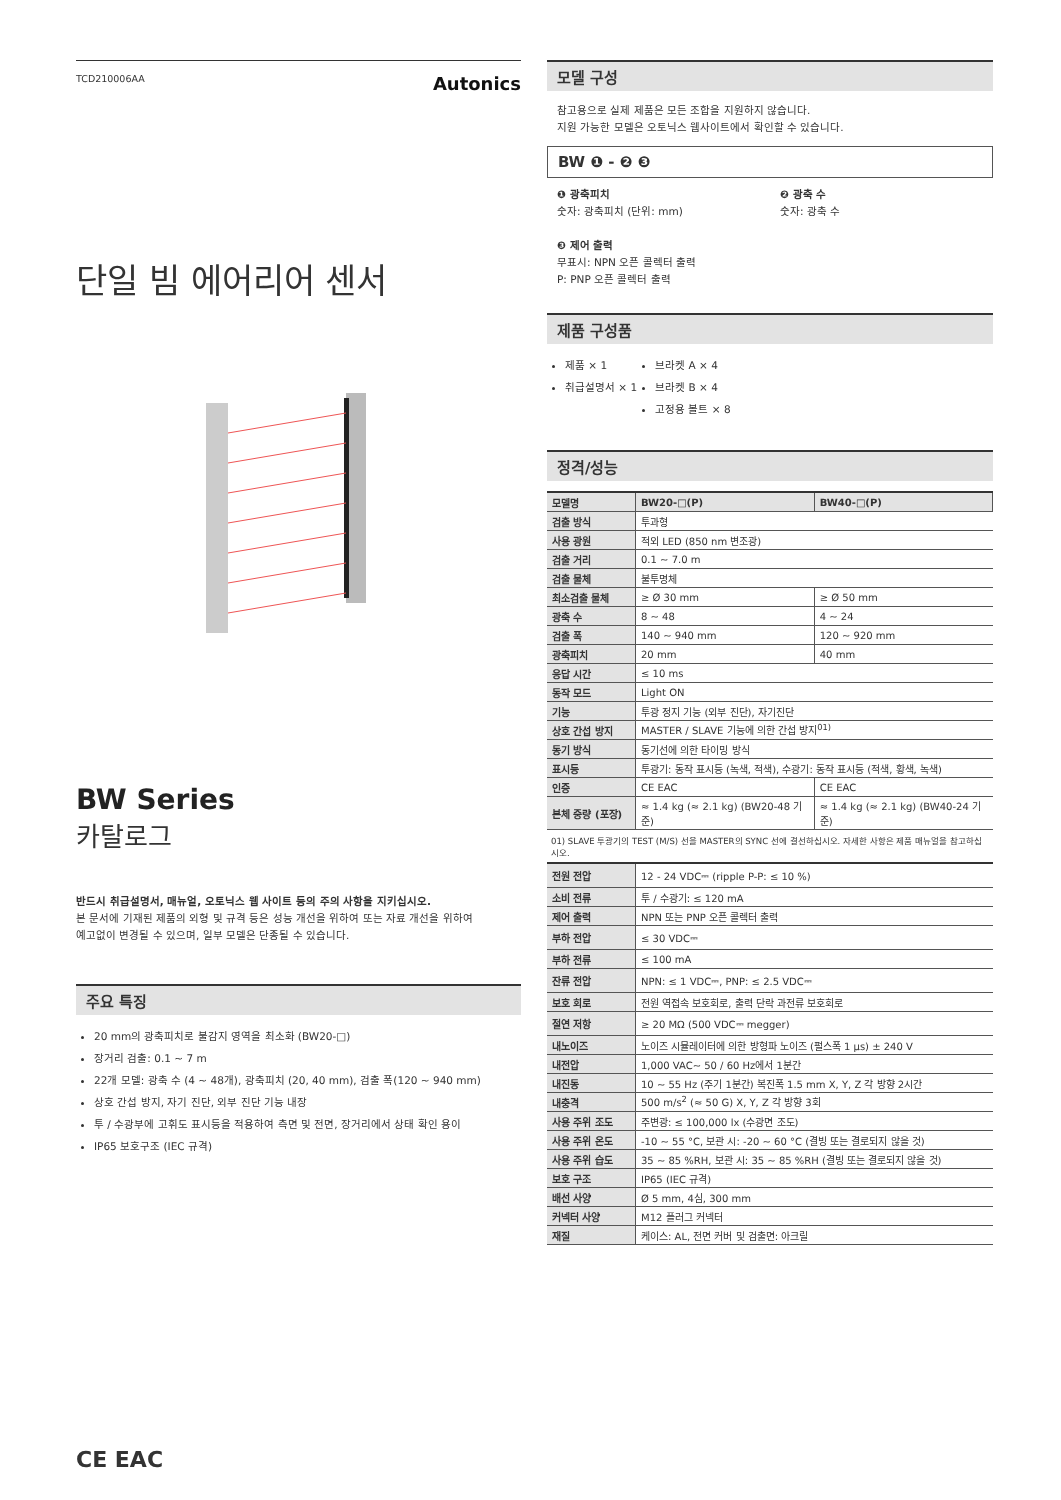TCD210006AA Autonics
단일 빔 에어리어 센서
BW Series
카탈로그
반드시 취급설명서, 매뉴얼, 오토닉스 웹 사이트 등의 주의 사항을 지키십시오.
본 문서에 기재된 제품의 외형 및 규격 등은 성능 개선을 위하여 또는 자료 개선을 위하여
예고없이 변경될 수 있으며, 일부 모델은 단종될 수 있습니다.
주요 특징
20 mm의 광축피치로 불감지 영역을 최소화 (BW20-□)
장거리 검출: 0.1 ~ 7 m
22개 모델: 광축 수 (4 ~ 48개), 광축피치 (20, 40 mm), 검출 폭(120 ~ 940 mm)
상호 간섭 방지, 자기 진단, 외부 진단 기능 내장
투 / 수광부에 고휘도 표시등을 적용하여 측면 및 전면, 장거리에서 상태 확인 용이
IP65 보호구조 (IEC 규격)
CE EAC
모델 구성
참고용으로 실제 제품은 모든 조합을 지원하지 않습니다.
지원 가능한 모델은 오토닉스 웹사이트에서 확인할 수 있습니다.
BW ❶ - ❷ ❸
❶ 광축피치
숫자: 광축피치 (단위: mm)
❸ 제어 출력
무표시: NPN 오픈 콜렉터 출력
P: PNP 오픈 콜렉터 출력
❷ 광축 수
숫자: 광축 수
제품 구성품
제품 × 1
취급설명서 × 1
브라켓 A × 4
브라켓 B × 4
고정용 볼트 × 8
정격/성능
| 모델명 | BW20-□(P) | BW40-□(P) |
| --- | --- | --- |
| 검출 방식 | 투과형 | |
| 사용 광원 | 적외 LED (850 nm 변조광) | |
| 검출 거리 | 0.1 ~ 7.0 m | |
| 검출 물체 | 불투명체 | |
| 최소검출 물체 | ≥ Ø 30 mm | ≥ Ø 50 mm |
| 광축 수 | 8 ~ 48 | 4 ~ 24 |
| 검출 폭 | 140 ~ 940 mm | 120 ~ 920 mm |
| 광축피치 | 20 mm | 40 mm |
| 응답 시간 | ≤ 10 ms | |
| 동작 모드 | Light ON | |
| 기능 | 투광 정지 기능 (외부 진단), 자기진단 | |
| 상호 간섭 방지 | MASTER / SLAVE 기능에 의한 간섭 방지<sup>01)</sup> | |
| 동기 방식 | 동기선에 의한 타이밍 방식 | |
| 표시등 | 투광기: 동작 표시등 (녹색, 적색), 수광기: 동작 표시등 (적색, 황색, 녹색) | |
| 인증 | CE EAC | CE EAC |
| 본체 중량 (포장) | ≈ 1.4 kg (≈ 2.1 kg) (BW20-48 기준) | ≈ 1.4 kg (≈ 2.1 kg) (BW40-24 기준) |
01) SLAVE 투광기의 TEST (M/S) 선을 MASTER의 SYNC 선에 결선하십시오. 자세한 사항은 제품 매뉴얼을 참고하십시오.
| 전원 전압 | 12 - 24 VDC⎓ (ripple P-P: ≤ 10 %) |
| 소비 전류 | 투 / 수광기: ≤ 120 mA |
| 제어 출력 | NPN 또는 PNP 오픈 콜렉터 출력 |
| 부하 전압 | ≤ 30 VDC⎓ |
| 부하 전류 | ≤ 100 mA |
| 잔류 전압 | NPN: ≤ 1 VDC⎓, PNP: ≤ 2.5 VDC⎓ |
| 보호 회로 | 전원 역접속 보호회로, 출력 단락 과전류 보호회로 |
| 절연 저항 | ≥ 20 MΩ (500 VDC⎓ megger) |
| 내노이즈 | 노이즈 시뮬레이터에 의한 방형파 노이즈 (펄스폭 1 µs) ± 240 V |
| 내전압 | 1,000 VAC∼ 50 / 60 Hz에서 1분간 |
| 내진동 | 10 ~ 55 Hz (주기 1분간) 복진폭 1.5 mm X, Y, Z 각 방향 2시간 |
| 내충격 | 500 m/s<sup>2</sup> (≈ 50 G) X, Y, Z 각 방향 3회 |
| 사용 주위 조도 | 주변광: ≤ 100,000 lx (수광면 조도) |
| 사용 주위 온도 | -10 ~ 55 °C, 보관 시: -20 ~ 60 °C (결빙 또는 결로되지 않을 것) |
| 사용 주위 습도 | 35 ~ 85 %RH, 보관 시: 35 ~ 85 %RH (결빙 또는 결로되지 않을 것) |
| 보호 구조 | IP65 (IEC 규격) |
| 배선 사양 | Ø 5 mm, 4심, 300 mm |
| 커넥터 사양 | M12 플러그 커넥터 |
| 재질 | 케이스: AL, 전면 커버 및 검출면: 아크릴 |